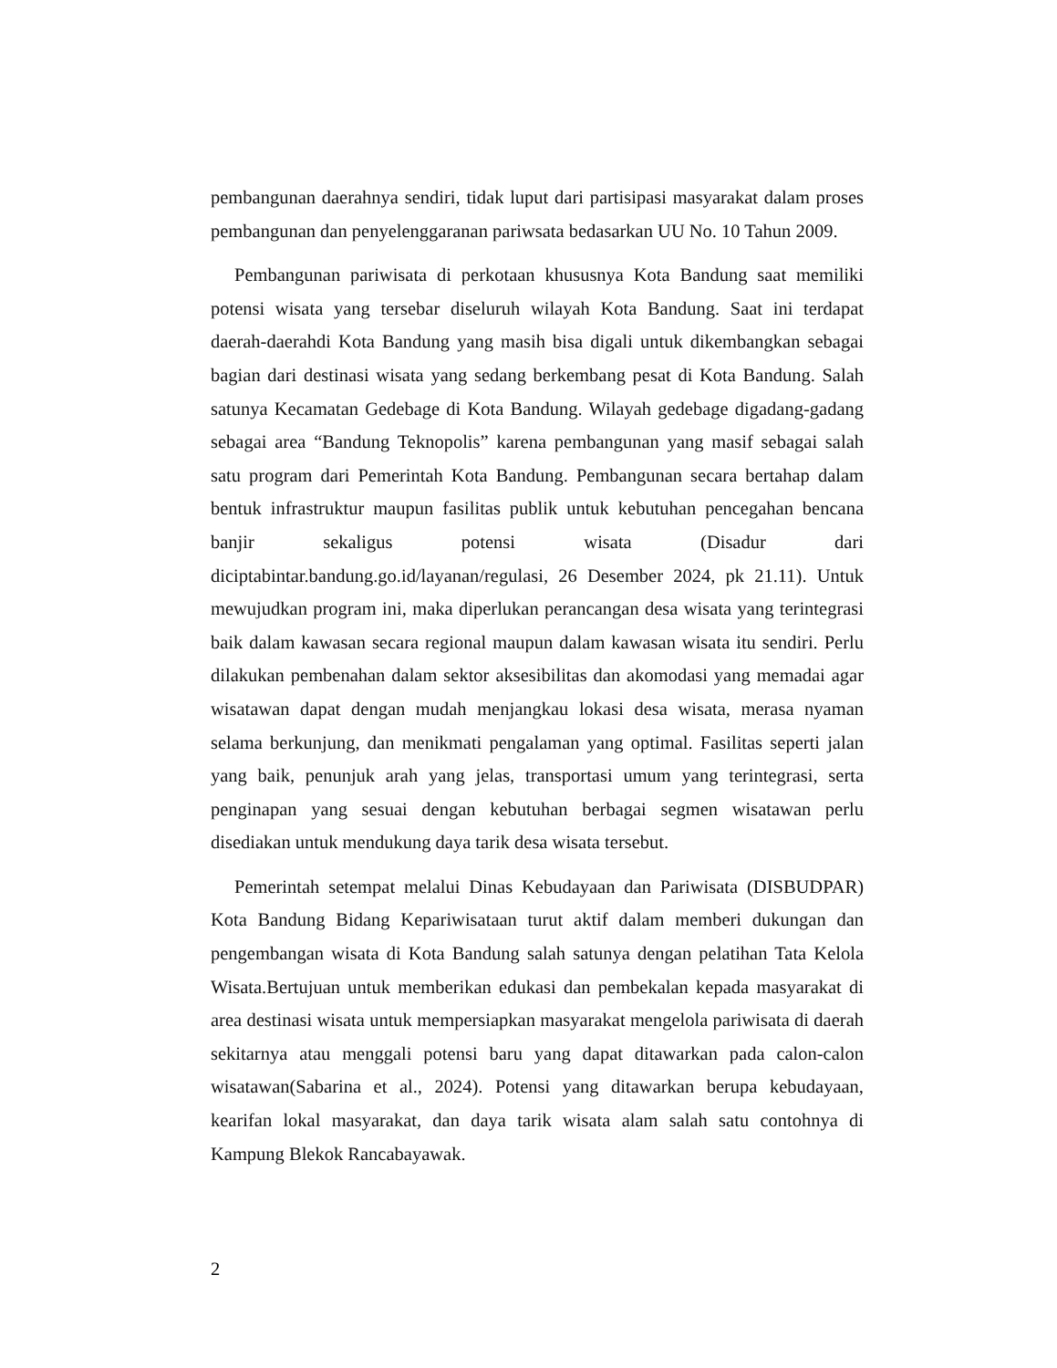pembangunan daerahnya sendiri, tidak luput dari partisipasi masyarakat dalam proses pembangunan dan penyelenggaranan pariwsata bedasarkan UU No. 10 Tahun 2009.
Pembangunan pariwisata di perkotaan khususnya Kota Bandung saat memiliki potensi wisata yang tersebar diseluruh wilayah Kota Bandung. Saat ini terdapat daerah-daerahdi Kota Bandung yang masih bisa digali untuk dikembangkan sebagai bagian dari destinasi wisata yang sedang berkembang pesat di Kota Bandung. Salah satunya Kecamatan Gedebage di Kota Bandung. Wilayah gedebage digadang-gadang sebagai area “Bandung Teknopolis” karena pembangunan yang masif sebagai salah satu program dari Pemerintah Kota Bandung. Pembangunan secara bertahap dalam bentuk infrastruktur maupun fasilitas publik untuk kebutuhan pencegahan bencana banjir sekaligus potensi wisata (Disadur dari diciptabintar.bandung.go.id/layanan/regulasi, 26 Desember 2024, pk 21.11). Untuk mewujudkan program ini, maka diperlukan perancangan desa wisata yang terintegrasi baik dalam kawasan secara regional maupun dalam kawasan wisata itu sendiri. Perlu dilakukan pembenahan dalam sektor aksesibilitas dan akomodasi yang memadai agar wisatawan dapat dengan mudah menjangkau lokasi desa wisata, merasa nyaman selama berkunjung, dan menikmati pengalaman yang optimal. Fasilitas seperti jalan yang baik, penunjuk arah yang jelas, transportasi umum yang terintegrasi, serta penginapan yang sesuai dengan kebutuhan berbagai segmen wisatawan perlu disediakan untuk mendukung daya tarik desa wisata tersebut.
Pemerintah setempat melalui Dinas Kebudayaan dan Pariwisata (DISBUDPAR) Kota Bandung Bidang Kepariwisataan turut aktif dalam memberi dukungan dan pengembangan wisata di Kota Bandung salah satunya dengan pelatihan Tata Kelola Wisata.Bertujuan untuk memberikan edukasi dan pembekalan kepada masyarakat di area destinasi wisata untuk mempersiapkan masyarakat mengelola pariwisata di daerah sekitarnya atau menggali potensi baru yang dapat ditawarkan pada calon-calon wisatawan(Sabarina et al., 2024). Potensi yang ditawarkan berupa kebudayaan, kearifan lokal masyarakat, dan daya tarik wisata alam salah satu contohnya di Kampung Blekok Rancabayawak.
2